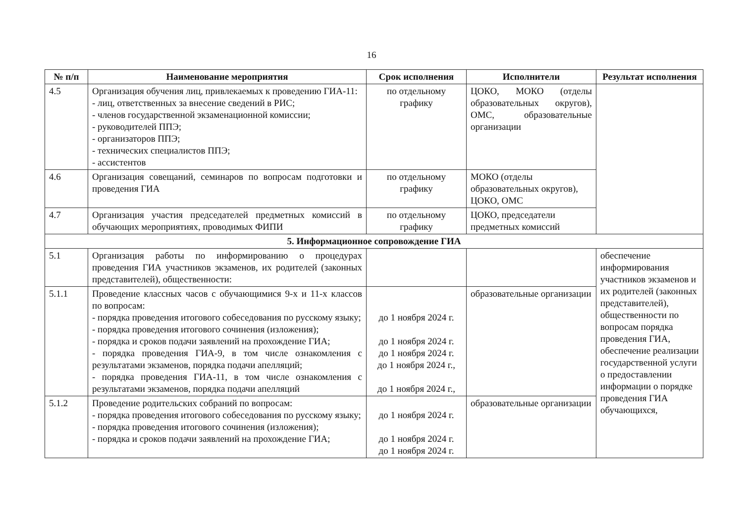16
| № п/п | Наименование мероприятия | Срок исполнения | Исполнители | Результат исполнения |
| --- | --- | --- | --- | --- |
| 4.5 | Организация обучения лиц, привлекаемых к проведению ГИА-11: - лиц, ответственных за внесение сведений в РИС; - членов государственной экзаменационной комиссии; - руководителей ППЭ; - организаторов ППЭ; - технических специалистов ППЭ; - ассистентов | по отдельному графику | ЦОКО, МОКО (отделы образовательных округов), ОМС, образовательные организации | |
| 4.6 | Организация совещаний, семинаров по вопросам подготовки и проведения ГИА | по отдельному графику | МОКО (отделы образовательных округов), ЦОКО, ОМС | |
| 4.7 | Организация участия председателей предметных комиссий в обучающих мероприятиях, проводимых ФИПИ | по отдельному графику | ЦОКО, председатели предметных комиссий | |
| 5. Информационное сопровождение ГИА | | | | |
| 5.1 | Организация работы по информированию о процедурах проведения ГИА участников экзаменов, их родителей (законных представителей), общественности: | | | обеспечение информирования участников экзаменов и их родителей (законных представителей), общественности по вопросам порядка проведения ГИА, обеспечение реализации государственной услуги о предоставлении информации о порядке проведения ГИА обучающихся, |
| 5.1.1 | Проведение классных часов с обучающимися 9-х и 11-х классов по вопросам: - порядка проведения итогового собеседования по русскому языку; - порядка проведения итогового сочинения (изложения); - порядка и сроков подачи заявлений на прохождение ГИА; - порядка проведения ГИА-9, в том числе ознакомления с результатами экзаменов, порядка подачи апелляций; - порядка проведения ГИА-11, в том числе ознакомления с результатами экзаменов, порядка подачи апелляций | до 1 ноября 2024 г. до 1 ноября 2024 г. до 1 ноября 2024 г. до 1 ноября 2024 г., до 1 ноября 2024 г., | образовательные организации | |
| 5.1.2 | Проведение родительских собраний по вопросам: - порядка проведения итогового собеседования по русскому языку; - порядка проведения итогового сочинения (изложения); - порядка и сроков подачи заявлений на прохождение ГИА; | до 1 ноября 2024 г. до 1 ноября 2024 г. до 1 ноября 2024 г. | образовательные организации | |